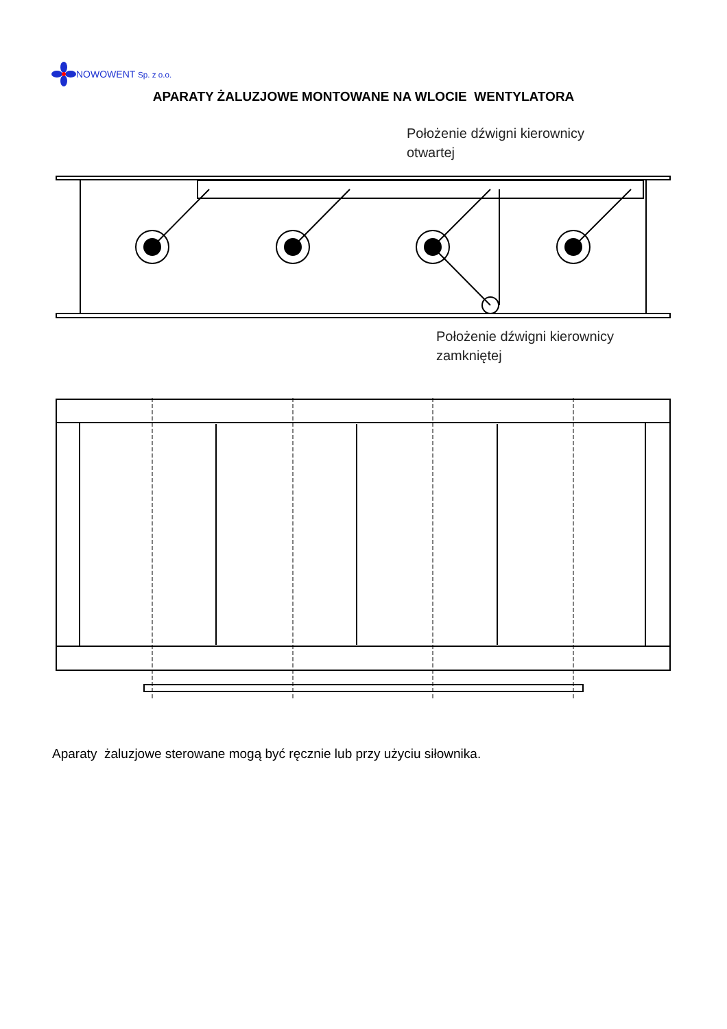NOWOWENT Sp. z o.o.
APARATY ŻALUZJOWE MONTOWANE NA WLOCIE WENTYLATORA
Położenie dźwigni kierownicy
otwartej
Położenie dźwigni kierownicy
zamkniętej
Aparaty żaluzjowe sterowane mogą być ręcznie lub przy użyciu siłownika.